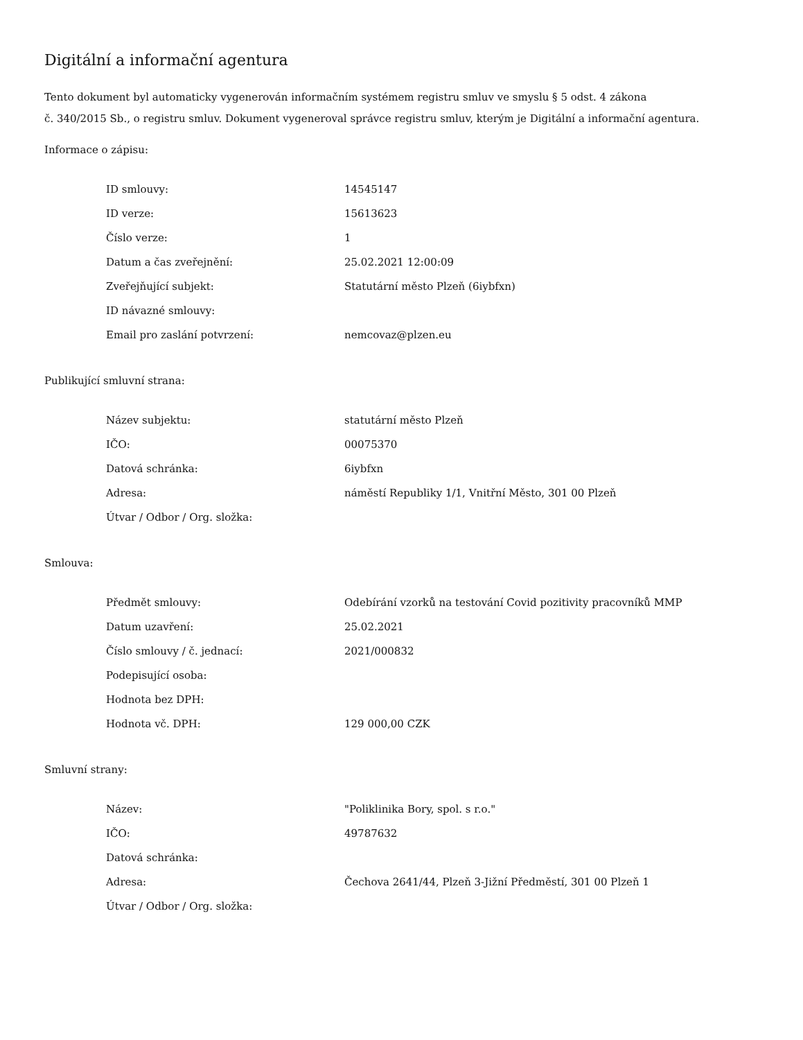Digitální a informační agentura
Tento dokument byl automaticky vygenerován informačním systémem registru smluv ve smyslu § 5 odst. 4 zákona
č. 340/2015 Sb., o registru smluv. Dokument vygeneroval správce registru smluv, kterým je Digitální a informační agentura.
Informace o zápisu:
| ID smlouvy: | 14545147 |
| ID verze: | 15613623 |
| Číslo verze: | 1 |
| Datum a čas zveřejnění: | 25.02.2021 12:00:09 |
| Zveřejňující subjekt: | Statutární město Plzeň (6iybfxn) |
| ID návazné smlouvy: | |
| Email pro zaslání potvrzení: | nemcovaz@plzen.eu |
Publikující smluvní strana:
| Název subjektu: | statutární město Plzeň |
| IČO: | 00075370 |
| Datová schránka: | 6iybfxn |
| Adresa: | náměstí Republiky 1/1, Vnitřní Město, 301 00 Plzeň |
| Útvar / Odbor / Org. složka: | |
Smlouva:
| Předmět smlouvy: | Odebírání vzorků na testování Covid pozitivity pracovníků MMP |
| Datum uzavření: | 25.02.2021 |
| Číslo smlouvy / č. jednací: | 2021/000832 |
| Podepisující osoba: | |
| Hodnota bez DPH: | |
| Hodnota vč. DPH: | 129 000,00 CZK |
Smluvní strany:
| Název: | "Poliklinika Bory, spol. s r.o." |
| IČO: | 49787632 |
| Datová schránka: | |
| Adresa: | Čechova 2641/44, Plzeň 3-Jižní Předměstí, 301 00 Plzeň 1 |
| Útvar / Odbor / Org. složka: | |